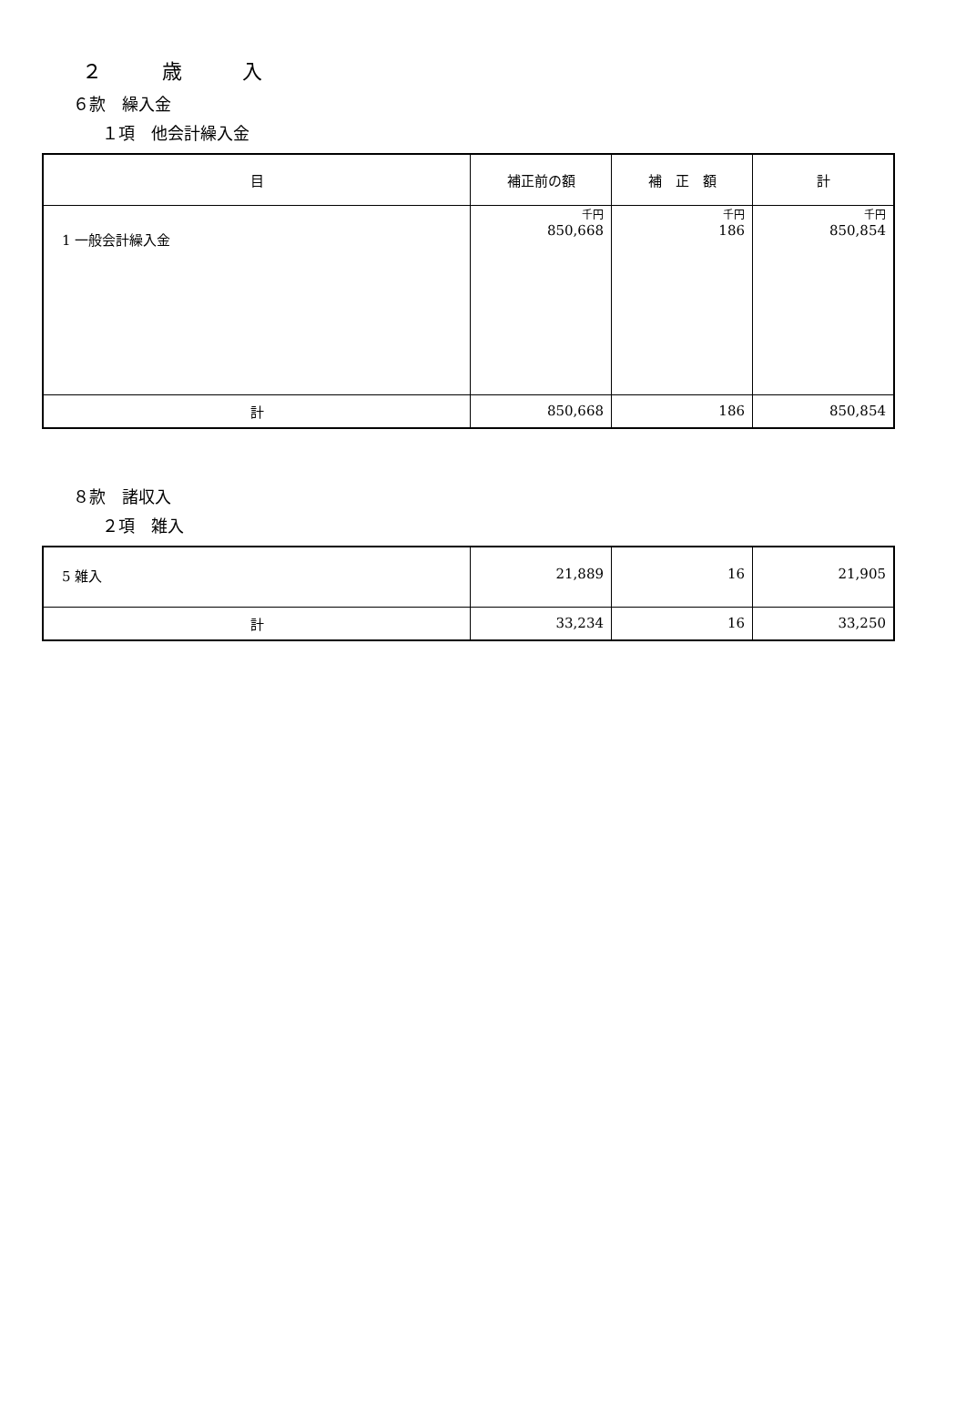２　　　歳　　　入
６款　繰入金
１項　他会計繰入金
| 目 | 補正前の額 | 補 正 額 | 計 |
| --- | --- | --- | --- |
| 1 一般会計繰入金 | 千円 850,668 | 千円 186 | 千円 850,854 |
| 計 | 850,668 | 186 | 850,854 |
８款　諸収入
２項　雑入
| 5 雑入 | 21,889 | 16 | 21,905 |
| 計 | 33,234 | 16 | 33,250 |